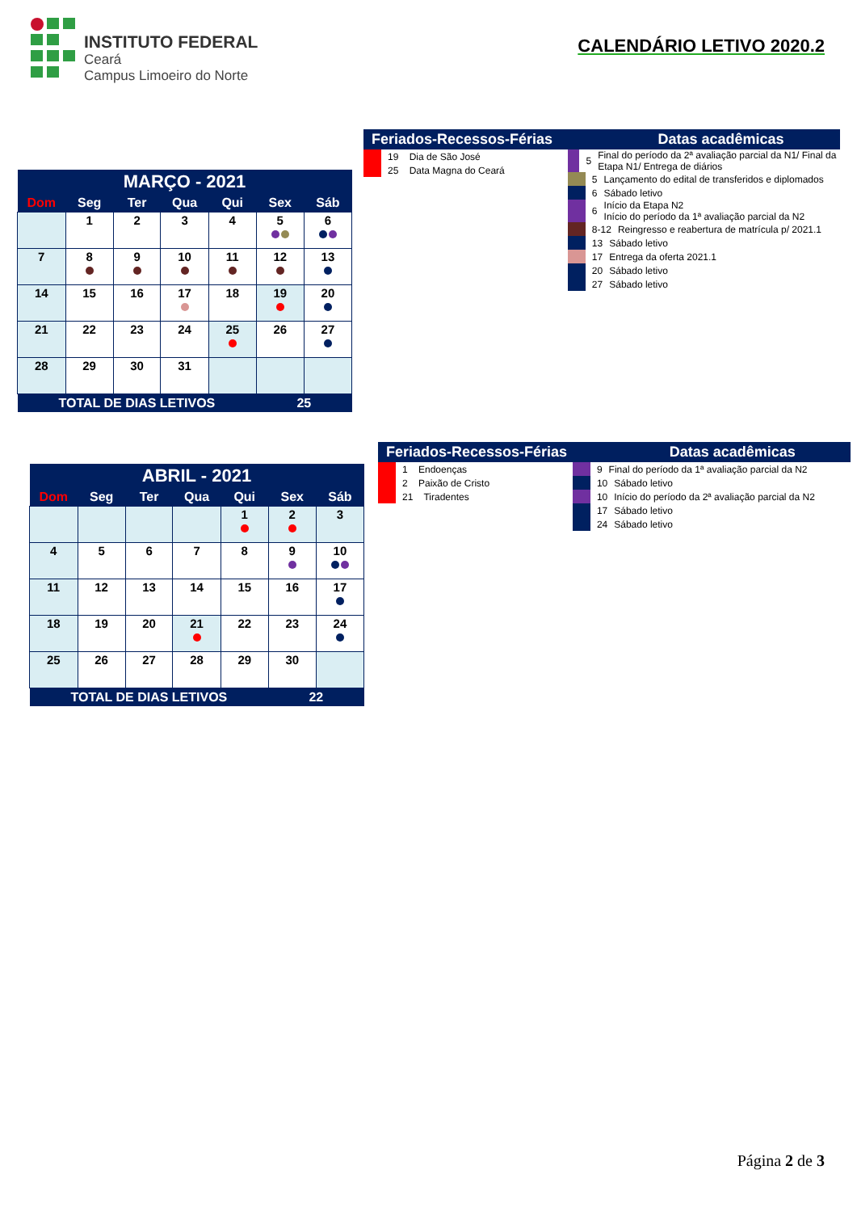INSTITUTO FEDERAL
Ceará
Campus Limoeiro do Norte
CALENDÁRIO LETIVO 2020.2
| MARÇO - 2021 | | | | | | |
| --- | --- | --- | --- | --- | --- | --- |
| Dom | Seg | Ter | Qua | Qui | Sex | Sáb |
| | 1 | 2 | 3 | 4 | 5 | 6 |
| 7 | 8 | 9 | 10 | 11 | 12 | 13 |
| 14 | 15 | 16 | 17 | 18 | 19 | 20 |
| 21 | 22 | 23 | 24 | 25 | 26 | 27 |
| 28 | 29 | 30 | 31 | | | |
| TOTAL DE DIAS LETIVOS | | | | | 25 | |
Feriados-Recessos-Férias Datas acadêmicas
19 Dia de São José
25 Data Magna do Ceará
5 Final do período da 2ª avaliação parcial da N1/ Final da Etapa N1/ Entrega de diários
5 Lançamento do edital de transferidos e diplomados
6 Sábado letivo
6 Início da Etapa N2
Início do período da 1ª avaliação parcial da N2
8-12 Reingresso e reabertura de matrícula p/ 2021.1
13 Sábado letivo
17 Entrega da oferta 2021.1
20 Sábado letivo
27 Sábado letivo
| ABRIL - 2021 | | | | | | |
| --- | --- | --- | --- | --- | --- | --- |
| Dom | Seg | Ter | Qua | Qui | Sex | Sáb |
| | | | | 1 | 2 | 3 |
| 4 | 5 | 6 | 7 | 8 | 9 | 10 |
| 11 | 12 | 13 | 14 | 15 | 16 | 17 |
| 18 | 19 | 20 | 21 | 22 | 23 | 24 |
| 25 | 26 | 27 | 28 | 29 | 30 | |
| TOTAL DE DIAS LETIVOS | | | | | 22 | |
Feriados-Recessos-Férias Datas acadêmicas
1 Endoenças
2 Paixão de Cristo
21 Tiradentes
9 Final do período da 1ª avaliação parcial da N2
10 Sábado letivo
10 Início do período da 2ª avaliação parcial da N2
17 Sábado letivo
24 Sábado letivo
Página 2 de 3